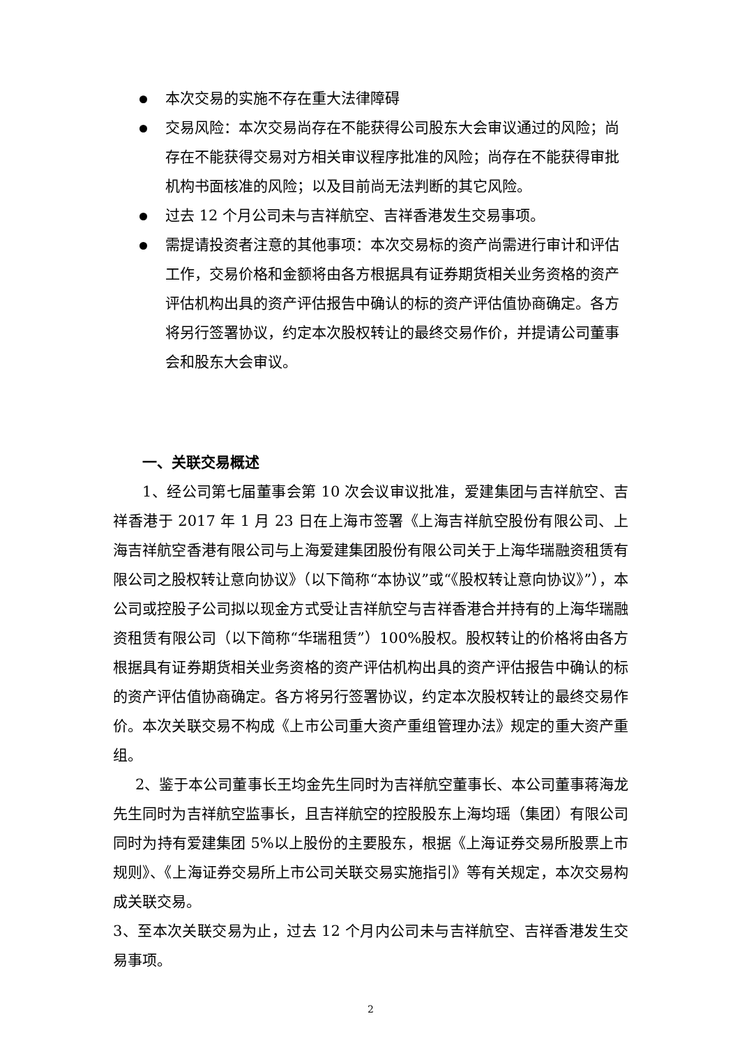本次交易的实施不存在重大法律障碍
交易风险：本次交易尚存在不能获得公司股东大会审议通过的风险；尚存在不能获得交易对方相关审议程序批准的风险；尚存在不能获得审批机构书面核准的风险；以及目前尚无法判断的其它风险。
过去 12 个月公司未与吉祥航空、吉祥香港发生交易事项。
需提请投资者注意的其他事项：本次交易标的资产尚需进行审计和评估工作，交易价格和金额将由各方根据具有证券期货相关业务资格的资产评估机构出具的资产评估报告中确认的标的资产评估值协商确定。各方将另行签署协议，约定本次股权转让的最终交易作价，并提请公司董事会和股东大会审议。
一、关联交易概述
1、经公司第七届董事会第 10 次会议审议批准，爱建集团与吉祥航空、吉祥香港于 2017 年 1 月 23 日在上海市签署《上海吉祥航空股份有限公司、上海吉祥航空香港有限公司与上海爱建集团股份有限公司关于上海华瑞融资租赁有限公司之股权转让意向协议》（以下简称“本协议”或“《股权转让意向协议》”），本公司或控股子公司拟以现金方式受让吉祥航空与吉祥香港合并持有的上海华瑞融资租赁有限公司（以下简称“华瑞租赁”）100%股权。股权转让的价格将由各方根据具有证券期货相关业务资格的资产评估机构出具的资产评估报告中确认的标的资产评估值协商确定。各方将另行签署协议，约定本次股权转让的最终交易作价。本次关联交易不构成《上市公司重大资产重组管理办法》规定的重大资产重组。
2、鉴于本公司董事长王均金先生同时为吉祥航空董事长、本公司董事蒋海龙先生同时为吉祥航空监事长，且吉祥航空的控股股东上海均瑶（集团）有限公司同时为持有爱建集团 5%以上股份的主要股东，根据《上海证券交易所股票上市规则》、《上海证券交易所上市公司关联交易实施指引》等有关规定，本次交易构成关联交易。
3、至本次关联交易为止，过去 12 个月内公司未与吉祥航空、吉祥香港发生交易事项。
2